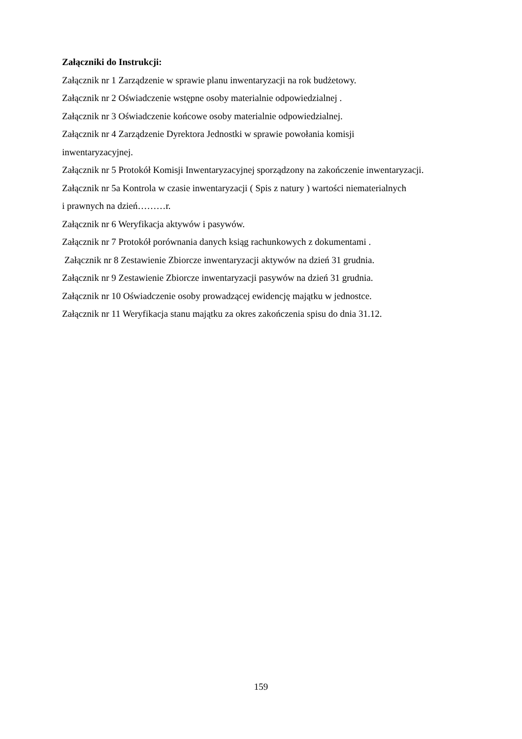Załączniki do Instrukcji:
Załącznik nr 1 Zarządzenie w sprawie planu inwentaryzacji na rok budżetowy.
Załącznik nr 2 Oświadczenie wstępne osoby materialnie odpowiedzialnej .
Załącznik nr 3 Oświadczenie końcowe osoby materialnie odpowiedzialnej.
Załącznik nr 4 Zarządzenie Dyrektora Jednostki w sprawie powołania komisji
inwentaryzacyjnej.
Załącznik nr 5 Protokół Komisji Inwentaryzacyjnej sporządzony na zakończenie inwentaryzacji.
Załącznik nr 5a Kontrola w czasie inwentaryzacji ( Spis z natury ) wartości niematerialnych
i prawnych na dzień………r.
Załącznik nr 6 Weryfikacja aktywów i pasywów.
Załącznik nr 7 Protokół porównania danych ksiąg rachunkowych z dokumentami .
Załącznik nr 8 Zestawienie Zbiorcze inwentaryzacji aktywów na dzień 31 grudnia.
Załącznik nr 9 Zestawienie Zbiorcze inwentaryzacji pasywów na dzień 31 grudnia.
Załącznik nr 10 Oświadczenie osoby prowadzącej ewidencję majątku w jednostce.
Załącznik nr 11 Weryfikacja stanu majątku za okres zakończenia spisu do dnia 31.12.
159